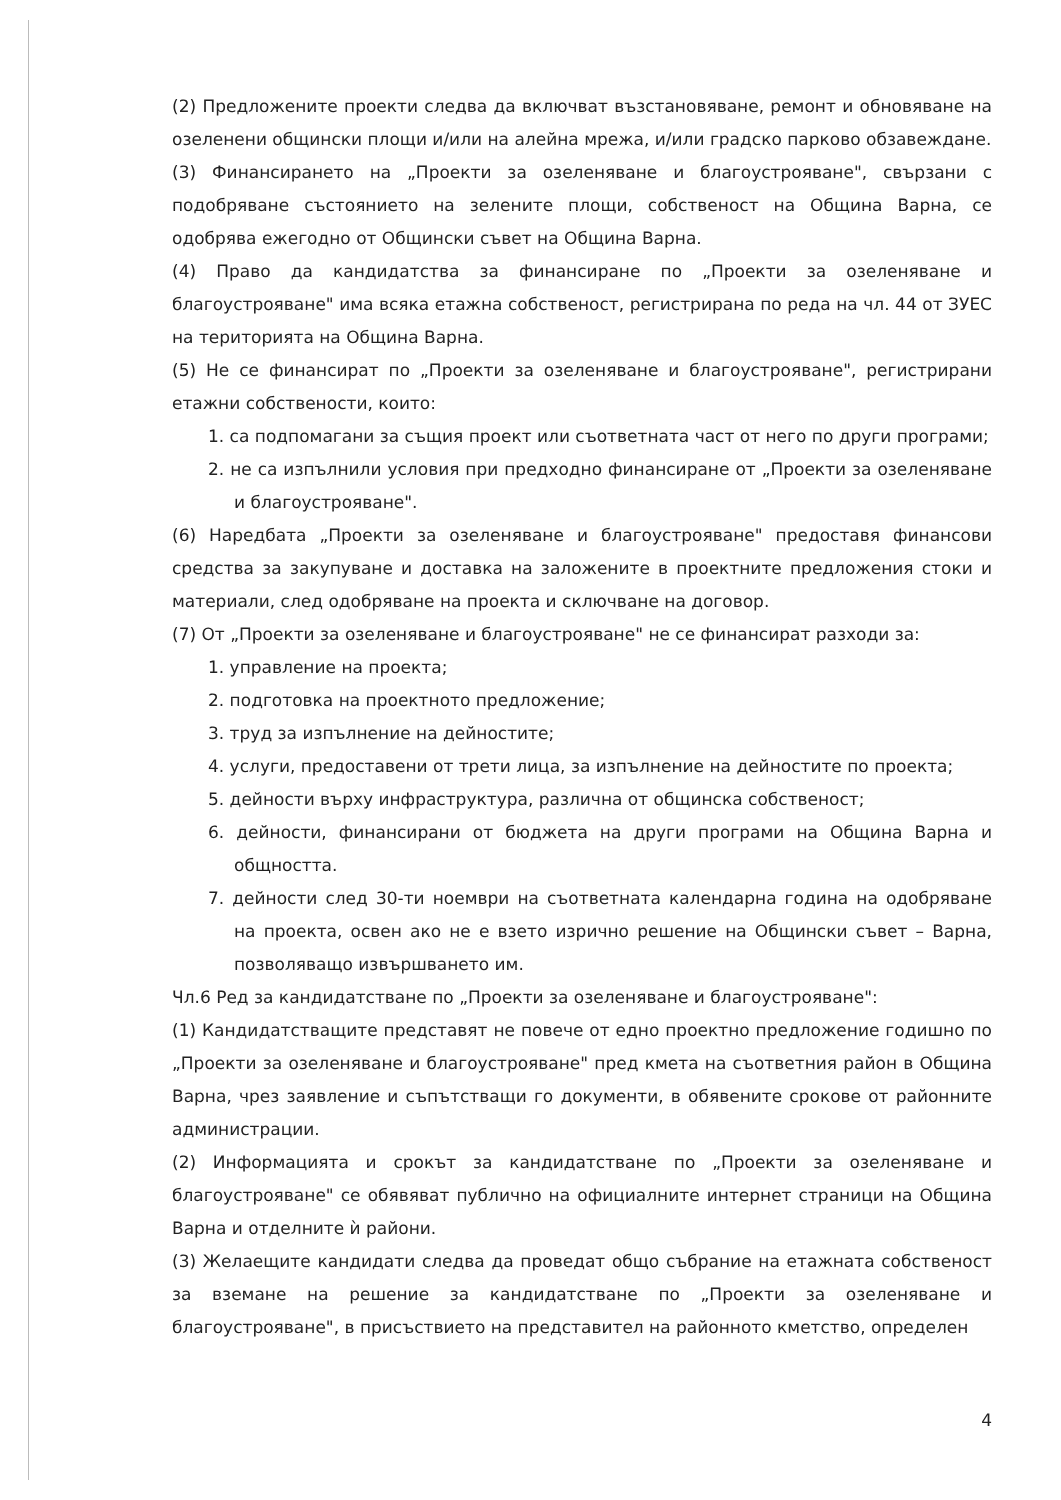(2) Предложените проекти следва да включват възстановяване, ремонт и обновяване на озеленени общински площи и/или на алейна мрежа, и/или градско парково обзавеждане.
(3) Финансирането на „Проекти за озеленяване и благоустрояване", свързани с подобряване състоянието на зелените площи, собственост на Община Варна, се одобрява ежегодно от Общински съвет на Община Варна.
(4) Право да кандидатства за финансиране по „Проекти за озеленяване и благоустрояване" има всяка етажна собственост, регистрирана по реда на чл. 44 от ЗУЕС на територията на Община Варна.
(5) Не се финансират по „Проекти за озеленяване и благоустрояване", регистрирани етажни собствености, които:
1. са подпомагани за същия проект или съответната част от него по други програми;
2. не са изпълнили условия при предходно финансиране от „Проекти за озеленяване и благоустрояване".
(6) Наредбата „Проекти за озеленяване и благоустрояване" предоставя финансови средства за закупуване и доставка на заложените в проектните предложения стоки и материали, след одобряване на проекта и сключване на договор.
(7) От „Проекти за озеленяване и благоустрояване" не се финансират разходи за:
1. управление на проекта;
2. подготовка на проектното предложение;
3. труд за изпълнение на дейностите;
4. услуги, предоставени от трети лица, за изпълнение на дейностите по проекта;
5. дейности върху инфраструктура, различна от общинска собственост;
6. дейности, финансирани от бюджета на други програми на Община Варна и общността.
7. дейности след 30-ти ноември на съответната календарна година на одобряване на проекта, освен ако не е взето изрично решение на Общински съвет – Варна, позволяващо извършването им.
Чл.6 Ред за кандидатстване по „Проекти за озеленяване и благоустрояване":
(1) Кандидатстващите представят не повече от едно проектно предложение годишно по „Проекти за озеленяване и благоустрояване" пред кмета на съответния район в Община Варна, чрез заявление и съпътстващи го документи, в обявените срокове от районните администрации.
(2) Информацията и срокът за кандидатстване по „Проекти за озеленяване и благоустрояване" се обявяват публично на официалните интернет страници на Община Варна и отделните ѝ райони.
(3) Желаещите кандидати следва да проведат общо събрание на етажната собственост за вземане на решение за кандидатстване по „Проекти за озеленяване и благоустрояване", в присъствието на представител на районното кметство, определен
4